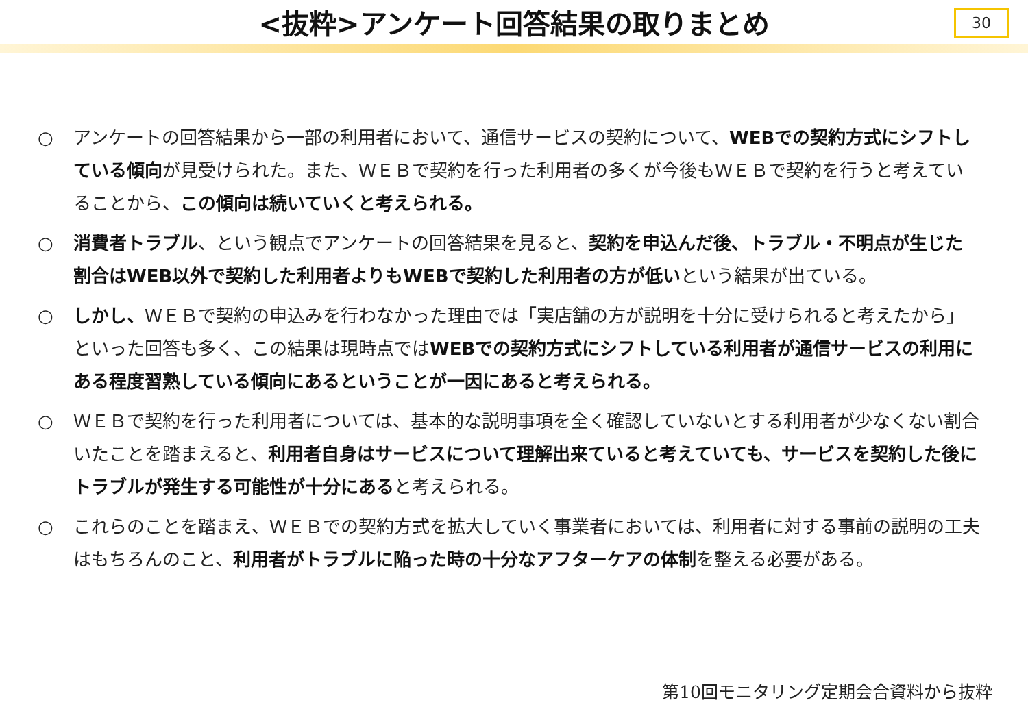<抜粋>アンケート回答結果の取りまとめ
30
○ アンケートの回答結果から一部の利用者において、通信サービスの契約について、WEBでの契約方式にシフトしている傾向が見受けられた。また、ＷＥＢで契約を行った利用者の多くが今後もＷＥＢで契約を行うと考えていることから、この傾向は続いていくと考えられる。
○ 消費者トラブル、という観点でアンケートの回答結果を見ると、契約を申込んだ後、トラブル・不明点が生じた割合はWEB以外で契約した利用者よりもWEBで契約した利用者の方が低いという結果が出ている。
○ しかし、ＷＥＢで契約の申込みを行わなかった理由では「実店舗の方が説明を十分に受けられると考えたから」といった回答も多く、この結果は現時点ではWEBでの契約方式にシフトしている利用者が通信サービスの利用にある程度習熟している傾向にあるということが一因にあると考えられる。
○ ＷＥＢで契約を行った利用者については、基本的な説明事項を全く確認していないとする利用者が少なくない割合いたことを踏まえると、利用者自身はサービスについて理解出来ていると考えていても、サービスを契約した後にトラブルが発生する可能性が十分にあると考えられる。
○ これらのことを踏まえ、ＷＥＢでの契約方式を拡大していく事業者においては、利用者に対する事前の説明の工夫はもちろんのこと、利用者がトラブルに陥った時の十分なアフターケアの体制を整える必要がある。
第10回モニタリング定期会合資料から抜粋